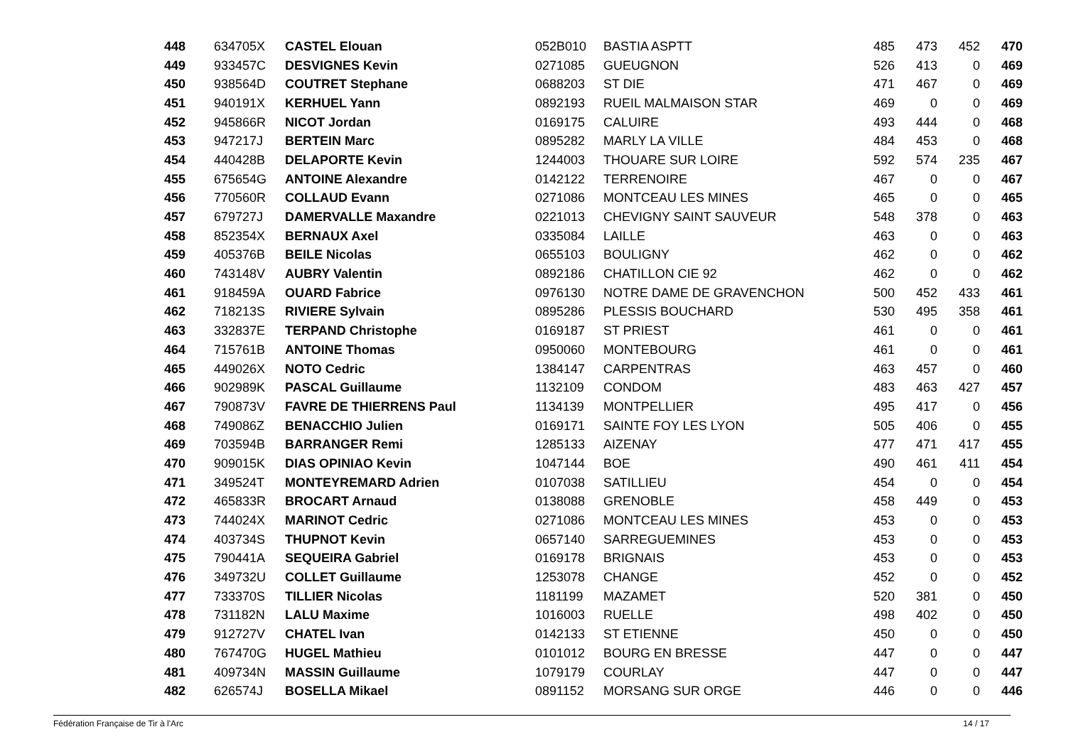| 448 | 634705X | CASTEL Elouan | 052B010 | BASTIA ASPTT | 485 | 473 | 452 | 470 |
| 449 | 933457C | DESVIGNES Kevin | 0271085 | GUEUGNON | 526 | 413 | 0 | 469 |
| 450 | 938564D | COUTRET Stephane | 0688203 | ST DIE | 471 | 467 | 0 | 469 |
| 451 | 940191X | KERHUEL Yann | 0892193 | RUEIL MALMAISON STAR | 469 | 0 | 0 | 469 |
| 452 | 945866R | NICOT Jordan | 0169175 | CALUIRE | 493 | 444 | 0 | 468 |
| 453 | 947217J | BERTEIN Marc | 0895282 | MARLY LA VILLE | 484 | 453 | 0 | 468 |
| 454 | 440428B | DELAPORTE Kevin | 1244003 | THOUARE SUR LOIRE | 592 | 574 | 235 | 467 |
| 455 | 675654G | ANTOINE Alexandre | 0142122 | TERRENOIRE | 467 | 0 | 0 | 467 |
| 456 | 770560R | COLLAUD Evann | 0271086 | MONTCEAU LES MINES | 465 | 0 | 0 | 465 |
| 457 | 679727J | DAMERVALLE Maxandre | 0221013 | CHEVIGNY SAINT SAUVEUR | 548 | 378 | 0 | 463 |
| 458 | 852354X | BERNAUX Axel | 0335084 | LAILLE | 463 | 0 | 0 | 463 |
| 459 | 405376B | BEILE Nicolas | 0655103 | BOULIGNY | 462 | 0 | 0 | 462 |
| 460 | 743148V | AUBRY Valentin | 0892186 | CHATILLON CIE 92 | 462 | 0 | 0 | 462 |
| 461 | 918459A | OUARD Fabrice | 0976130 | NOTRE DAME DE GRAVENCHON | 500 | 452 | 433 | 461 |
| 462 | 718213S | RIVIERE Sylvain | 0895286 | PLESSIS BOUCHARD | 530 | 495 | 358 | 461 |
| 463 | 332837E | TERPAND Christophe | 0169187 | ST PRIEST | 461 | 0 | 0 | 461 |
| 464 | 715761B | ANTOINE Thomas | 0950060 | MONTEBOURG | 461 | 0 | 0 | 461 |
| 465 | 449026X | NOTO Cedric | 1384147 | CARPENTRAS | 463 | 457 | 0 | 460 |
| 466 | 902989K | PASCAL Guillaume | 1132109 | CONDOM | 483 | 463 | 427 | 457 |
| 467 | 790873V | FAVRE DE THIERRENS Paul | 1134139 | MONTPELLIER | 495 | 417 | 0 | 456 |
| 468 | 749086Z | BENACCHIO Julien | 0169171 | SAINTE FOY LES LYON | 505 | 406 | 0 | 455 |
| 469 | 703594B | BARRANGER Remi | 1285133 | AIZENAY | 477 | 471 | 417 | 455 |
| 470 | 909015K | DIAS OPINIAO Kevin | 1047144 | BOE | 490 | 461 | 411 | 454 |
| 471 | 349524T | MONTEYREMARD Adrien | 0107038 | SATILLIEU | 454 | 0 | 0 | 454 |
| 472 | 465833R | BROCART Arnaud | 0138088 | GRENOBLE | 458 | 449 | 0 | 453 |
| 473 | 744024X | MARINOT Cedric | 0271086 | MONTCEAU LES MINES | 453 | 0 | 0 | 453 |
| 474 | 403734S | THUPNOT Kevin | 0657140 | SARREGUEMINES | 453 | 0 | 0 | 453 |
| 475 | 790441A | SEQUEIRA Gabriel | 0169178 | BRIGNAIS | 453 | 0 | 0 | 453 |
| 476 | 349732U | COLLET Guillaume | 1253078 | CHANGE | 452 | 0 | 0 | 452 |
| 477 | 733370S | TILLIER Nicolas | 1181199 | MAZAMET | 520 | 381 | 0 | 450 |
| 478 | 731182N | LALU Maxime | 1016003 | RUELLE | 498 | 402 | 0 | 450 |
| 479 | 912727V | CHATEL Ivan | 0142133 | ST ETIENNE | 450 | 0 | 0 | 450 |
| 480 | 767470G | HUGEL Mathieu | 0101012 | BOURG EN BRESSE | 447 | 0 | 0 | 447 |
| 481 | 409734N | MASSIN Guillaume | 1079179 | COURLAY | 447 | 0 | 0 | 447 |
| 482 | 626574J | BOSELLA Mikael | 0891152 | MORSANG SUR ORGE | 446 | 0 | 0 | 446 |
Fédération Française de Tir à l'Arc 14 / 17